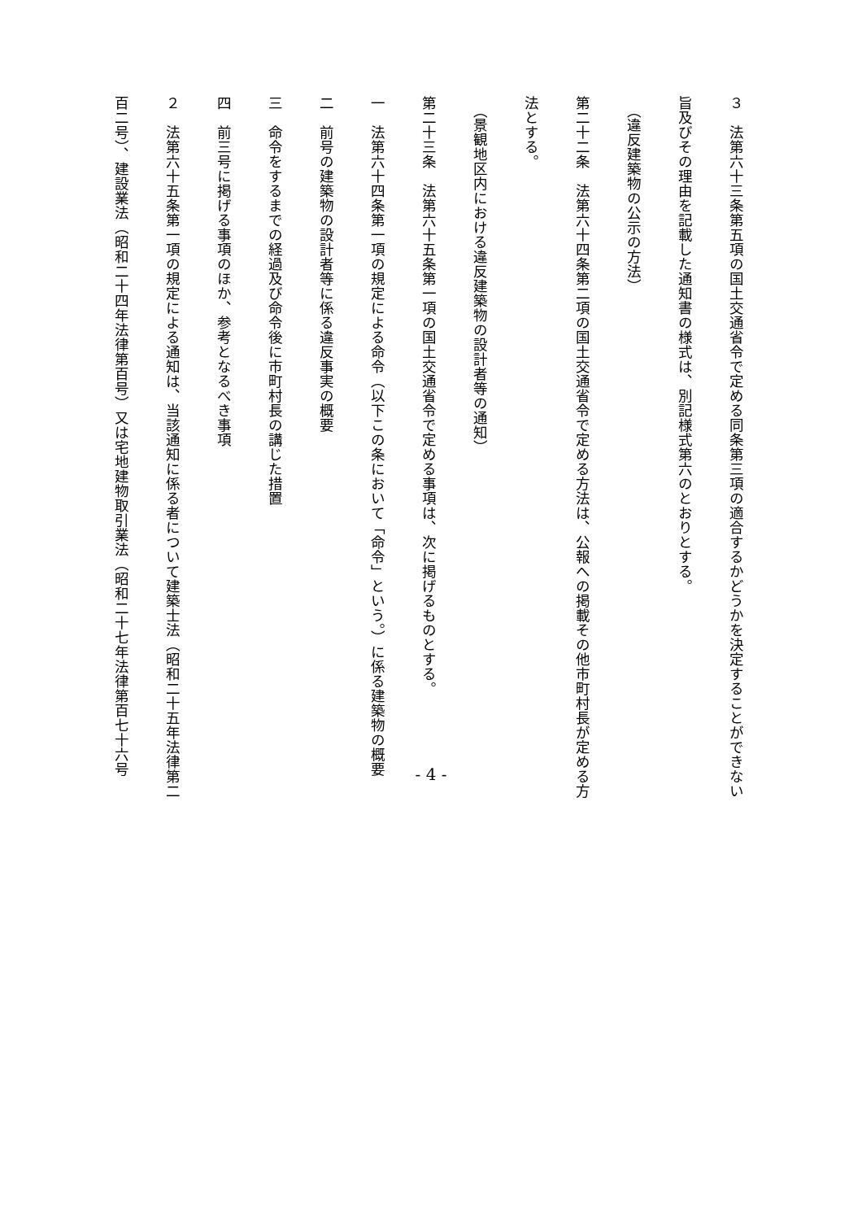３　法第六十三条第五項の国土交通省令で定める同条第三項の適合するかどうかを決定することができない
旨及びその理由を記載した通知書の様式は、別記様式第六のとおりとする。
　（違反建築物の公示の方法）
第二十二条　法第六十四条第二項の国土交通省令で定める方法は、公報への掲載その他市町村長が定める方
法とする。
　（景観地区内における違反建築物の設計者等の通知）
第二十三条　法第六十五条第一項の国土交通省令で定める事項は、次に掲げるものとする。
一　法第六十四条第一項の規定による命令（以下この条において「命令」という。）に係る建築物の概要
二　前号の建築物の設計者等に係る違反事実の概要
三　命令をするまでの経過及び命令後に市町村長の講じた措置
四　前三号に掲げる事項のほか、参考となるべき事項
２　法第六十五条第一項の規定による通知は、当該通知に係る者について建築士法（昭和二十五年法律第二
百二号）、建設業法（昭和二十四年法律第百号）又は宅地建物取引業法（昭和二十七年法律第百七十六号
- 4 -